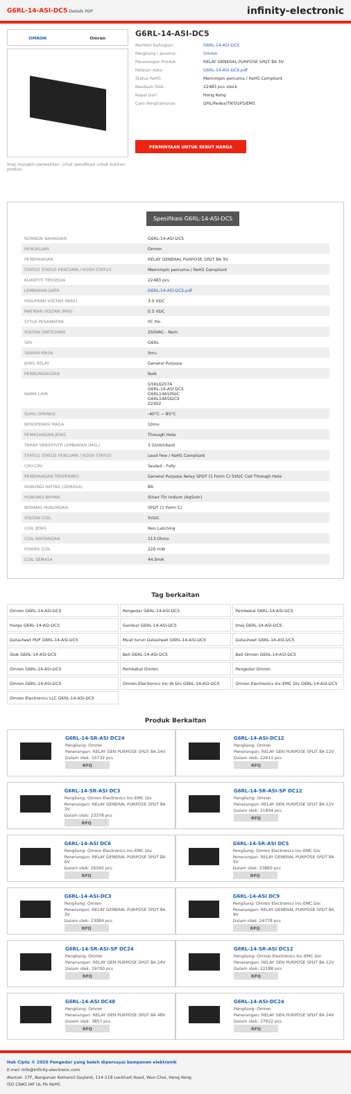G6RL-14-ASI-DC5 Details PDF infinity-electronic
OMRON Omron
Imej mungkin perwakilan. Lihat spesifikasi untuk butiran produk.
G6RL-14-ASI-DC5
Nombor Bahagian: G6RL-14-ASI-DC5
Pengilang / jenama: Omron
Penerangan Produk RELAY GENERAL PURPOSE SPDT 8A 5V
Helaian data: G6RL-14-ASI-DC5.pdf
Status RoHS Memimpin percuma / RoHS Compliant
Keadaan Stok 22483 pcs stock
Kapal Dari Hong Kong
Cara Penghantaran DHL/Fedex/TNT/UPS/EMS
PERMINTAAN UNTUK SEBUT HARGA
Spesifikasi G6RL-14-ASI-DC5
| NOMBOR BAHAGIAN | G6RL-14-ASI-DC5 |
| PENGELUAR | Omron |
| PENERANGAN | RELAY GENERAL PURPOSE SPDT 8A 5V |
| STATUS STATUS PERCUMA / ROSH STATUS | Memimpin percuma / RoHS Compliant |
| KUANTITI TERSEDIA | 22483 pcs |
| LEMBARAN DATA | G6RL-14-ASI-DC5.pdf |
| HIDUPKAN VOLTAN (MAX) | 3.5 VDC |
| MATIKAN VOLTAN (MIN) | 0.5 VDC |
| STYLE PENAMATAN | PC Pin |
| VOLTAN SWITCHING | 250VAC - Nom |
| SIRI | G6RL |
| SIARAN MASA | 5ms |
| JENIS RELAY | General Purpose |
| PEMBUNGKUSAN | Bulk |
| NAMA LAIN | G5RL6207A G6RL-14-ASI DC5 G6RL14ASI5DC G6RL14ASIDC5 Z2902 |
| SUHU OPERASI | -40°C ~ 85°C |
| BEROPERASI MASA | 10ms |
| PEMASANGAN JENIS | Through Hole |
| TAHAP SENSITIVITI LEMBAPAN (MSL) | 1 (Unlimited) |
| STATUS STATUS PERCUMA / ROSH STATUS | Lead free / RoHS Compliant |
| CIRI-CIRI | Sealed - Fully |
| PENERANGAN TERPERINCI | General Purpose Relay SPDT (1 Form C) 5VDC Coil Through Hole |
| HUBUNGI RATING (SEMASA) | 8A |
| HUBUNGI BAHAN | Silver Tin Indium (AgSnIn) |
| BORANG HUBUNGAN | SPDT (1 Form C) |
| VOLTAN COIL | 5VDC |
| COIL JENIS | Non Latching |
| COIL RINTANGAN | 113 Ohms |
| POWER COIL | 220 mW |
| COIL SEMASA | 44.0mA |
Tag berkaitan
Omron G6RL-14-ASI-DC5
Pengedar G6RL-14-ASI-DC5
Pembekal G6RL-14-ASI-DC5
Harga G6RL-14-ASI-DC5
Gambar G6RL-14-ASI-DC5
Imej G6RL-14-ASI-DC5
Datasheet PDF G6RL-14-ASI-DC5
Muat turun Datasheet G6RL-14-ASI-DC5
Datasheet G6RL-14-ASI-DC5
Stok G6RL-14-ASI-DC5
Beli G6RL-14-ASI-DC5
Beli Omron G6RL-14-ASI-DC5
Omron G6RL-14-ASI-DC5
Pembekal Omron
Pengedar Omron
Omron G6RL-14-ASI-DC5
Omron Electronics Inc-IA Div G6RL-14-ASI-DC5
Omron Electronics Inc-EMC Div G6RL-14-ASI-DC5
Omron Electronics LLC G6RL-14-ASI-DC5
Produk Berkaitan
G6RL-14-SR-ASI DC24
Pengilang: Omron
Penerangan: RELAY GEN PURPOSE SPDT 8A 24V
Dalam stok: 15732 pcs
RFQ
G6RL-14-ASI-DC12
Pengilang: Omron
Penerangan: RELAY GEN PURPOSE SPDT 8A 12V
Dalam stok: 22611 pcs
RFQ
G6RL-14-SR-ASI DC3
Pengilang: Omron Electronics Inc-EMC Div
Penerangan: RELAY GENERAL PURPOSE SPDT 8A 3V
Dalam stok: 23378 pcs
RFQ
G6RL-14-SR-ASI-SP DC12
Pengilang: Omron
Penerangan: RELAY GEN PURPOSE SPDT 8A 12V
Dalam stok: 21804 pcs
RFQ
G6RL-14-ASI DC6
Pengilang: Omron Electronics Inc-EMC Div
Penerangan: RELAY GENERAL PURPOSE SPDT 8A 6V
Dalam stok: 26590 pcs
RFQ
G6RL-14-SR-ASI DC5
Pengilang: Omron Electronics Inc-EMC Div
Penerangan: RELAY GENERAL PURPOSE SPDT 8A 5V
Dalam stok: 23860 pcs
RFQ
G6RL-14-ASI-DC3
Pengilang: Omron
Penerangan: RELAY GENERAL PURPOSE SPDT 8A 3V
Dalam stok: 23084 pcs
RFQ
G6RL-14-ASI DC9
Pengilang: Omron Electronics Inc-EMC Div
Penerangan: RELAY GENERAL PURPOSE SPDT 8A 9V
Dalam stok: 24778 pcs
RFQ
G6RL-14-SR-ASI-SP DC24
Pengilang: Omron
Penerangan: RELAY GEN PURPOSE SPDT 8A 24V
Dalam stok: 19700 pcs
RFQ
G6RL-14-SR-ASI DC12
Pengilang: Omron Electronics Inc-EMC Div
Penerangan: RELAY GEN PURPOSE SPDT 8A 12V
Dalam stok: 22188 pcs
RFQ
G6RL-14-ASI DC48
Pengilang: Omron
Penerangan: RELAY GEN PURPOSE SPDT 8A 48V
Dalam stok: 3857 pcs
RFQ
G6RL-14-ASI-DC24
Pengilang: Omron
Penerangan: RELAY GEN PURPOSE SPDT 8A 24V
Dalam stok: 27922 pcs
RFQ
Hak Cipta © 2020 Pengedar yang boleh dipercayai komponen elektronik
E-mel: Info@infinity-electronic.com
Alamat: 17F, Bangunan Komersil Gaylord, 114-118 Lockhart Road, Wan Chai, Hong Kong
ISO CNAS IAF UL Pb RoHS